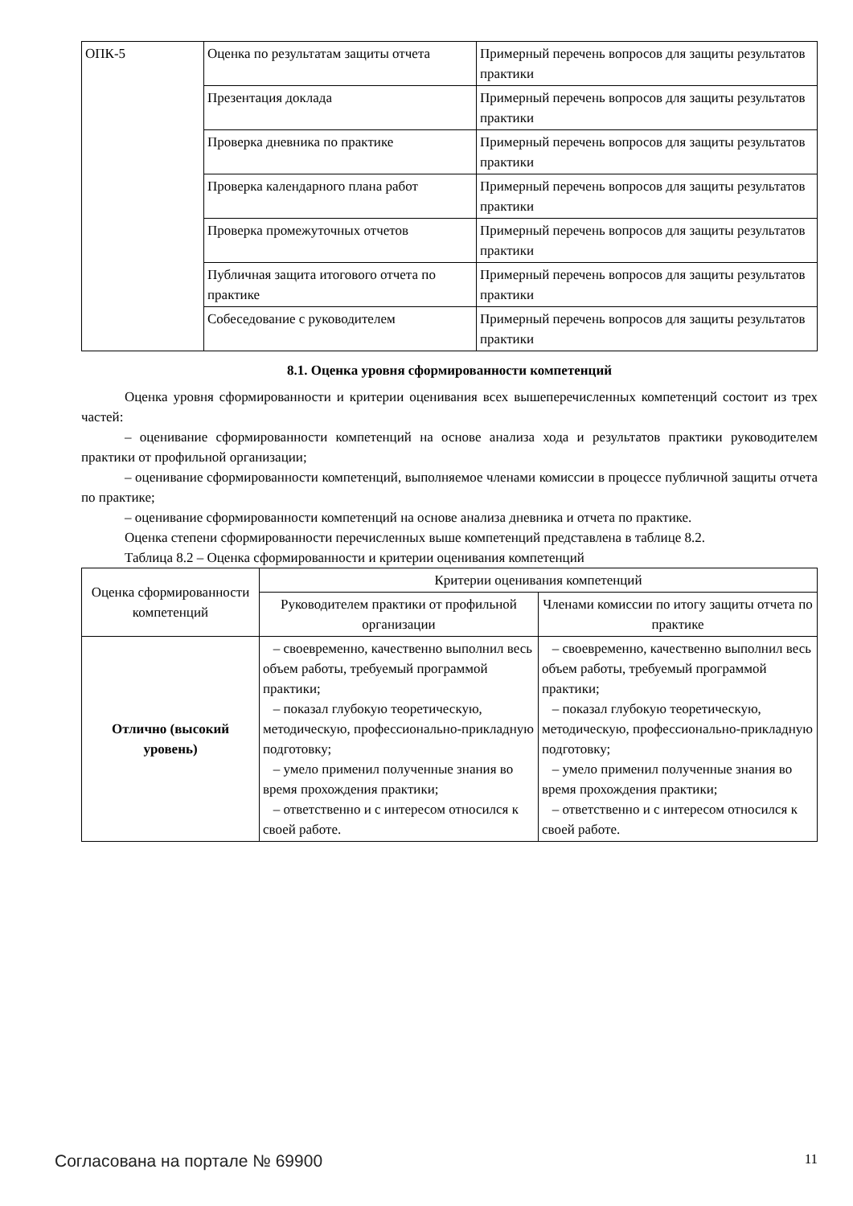| ОПК-5 | Оценка по результатам защиты отчета | Примерный перечень вопросов для защиты результатов практики |
| | Презентация доклада | Примерный перечень вопросов для защиты результатов практики |
| | Проверка дневника по практике | Примерный перечень вопросов для защиты результатов практики |
| | Проверка календарного плана работ | Примерный перечень вопросов для защиты результатов практики |
| | Проверка промежуточных отчетов | Примерный перечень вопросов для защиты результатов практики |
| | Публичная защита итогового отчета по практике | Примерный перечень вопросов для защиты результатов практики |
| | Собеседование с руководителем | Примерный перечень вопросов для защиты результатов практики |
8.1. Оценка уровня сформированности компетенций
Оценка уровня сформированности и критерии оценивания всех вышеперечисленных компетенций состоит из трех частей:
– оценивание сформированности компетенций на основе анализа хода и результатов практики руководителем практики от профильной организации;
– оценивание сформированности компетенций, выполняемое членами комиссии в процессе публичной защиты отчета по практике;
– оценивание сформированности компетенций на основе анализа дневника и отчета по практике.
Оценка степени сформированности перечисленных выше компетенций представлена в таблице 8.2.
Таблица 8.2 – Оценка сформированности и критерии оценивания компетенций
| Оценка сформированности компетенций | Критерии оценивания компетенций | |
| --- | --- | --- |
| | Руководителем практики от профильной организации | Членами комиссии по итогу защиты отчета по практике |
| Отлично (высокий уровень) | – своевременно, качественно выполнил весь объем работы, требуемый программой практики; – показал глубокую теоретическую, методическую, профессионально-прикладную подготовку; – умело применил полученные знания во время прохождения практики; – ответственно и с интересом относился к своей работе. | – своевременно, качественно выполнил весь объем работы, требуемый программой практики; – показал глубокую теоретическую, методическую, профессионально-прикладную подготовку; – умело применил полученные знания во время прохождения практики; – ответственно и с интересом относился к своей работе. |
Согласована на портале № 69900 11